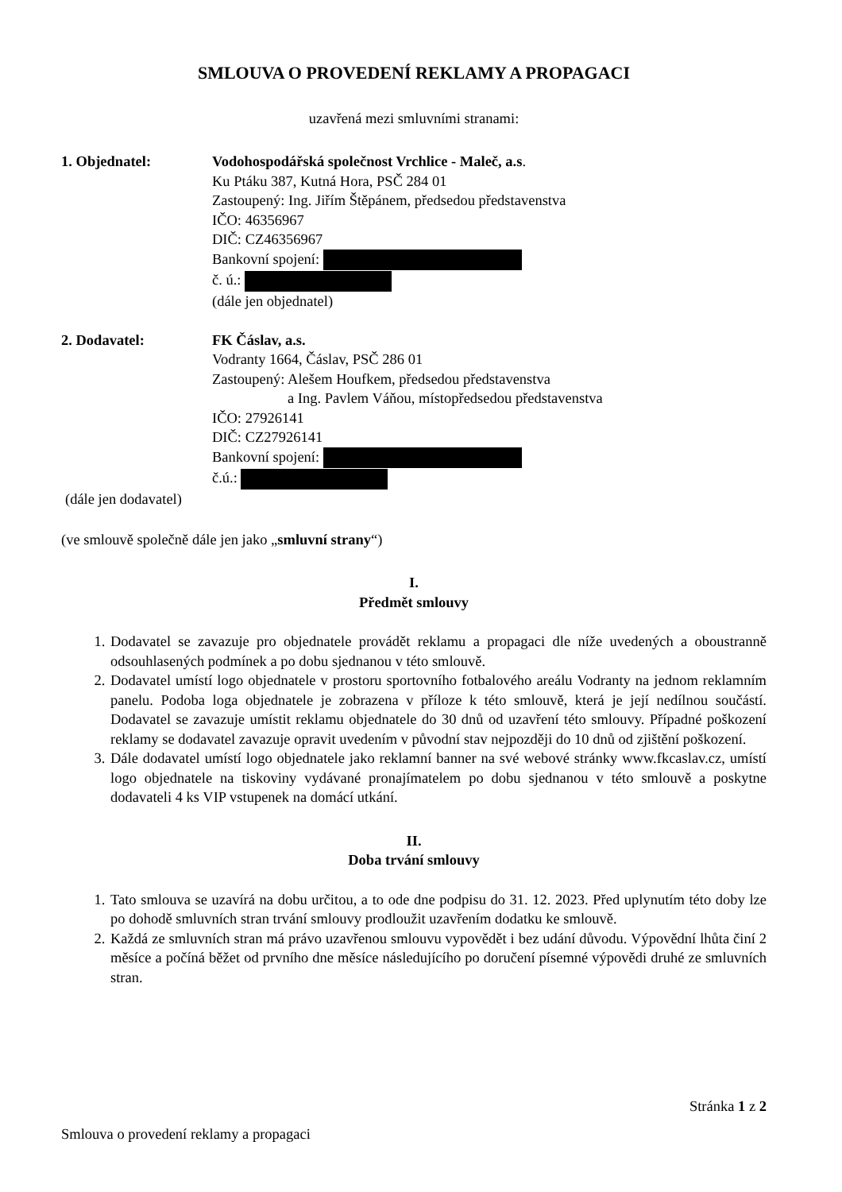SMLOUVA O PROVEDENÍ REKLAMY A PROPAGACI
uzavřená mezi smluvními stranami:
1. Objednatel: Vodohospodářská společnost Vrchlice - Maleč, a.s.
Ku Ptáku 387, Kutná Hora, PSČ 284 01
Zastoupený: Ing. Jiřím Štěpánem, předsedou představenstva
IČO: 46356967
DIČ: CZ46356967
Bankovní spojení:
č. ú.:
(dále jen objednatel)
2. Dodavatel: FK Čáslav, a.s.
Vodranty 1664, Čáslav, PSČ 286 01
Zastoupený: Alešem Houfkem, předsedou představenstva
a Ing. Pavlem Váňou, místopředsedou představenstva
IČO: 27926141
DIČ: CZ27926141
Bankovní spojení:
č.ú.:
(dále jen dodavatel)
(ve smlouvě společně dále jen jako „smluvní strany“)
I.
Předmět smlouvy
1. Dodavatel se zavazuje pro objednatele provádět reklamu a propagaci dle níže uvedených a oboustranně odsouhlasených podmínek a po dobu sjednanou v této smlouvě.
2. Dodavatel umístí logo objednatele v prostoru sportovního fotbalového areálu Vodranty na jednom reklamním panelu. Podoba loga objednatele je zobrazena v příloze k této smlouvě, která je její nedílnou součástí. Dodavatel se zavazuje umístit reklamu objednatele do 30 dnů od uzavření této smlouvy. Případné poškození reklamy se dodavatel zavazuje opravit uvedením v původní stav nejpozději do 10 dnů od zjištění poškození.
3. Dále dodavatel umístí logo objednatele jako reklamní banner na své webové stránky www.fkcaslav.cz, umístí logo objednatele na tiskoviny vydávané pronajímatelem po dobu sjednanou v této smlouvě a poskytne dodavateli 4 ks VIP vstupenek na domácí utkání.
II.
Doba trvání smlouvy
1. Tato smlouva se uzavírá na dobu určitou, a to ode dne podpisu do 31. 12. 2023. Před uplynutím této doby lze po dohodě smluvních stran trvání smlouvy prodloužit uzavřením dodatku ke smlouvě.
2. Každá ze smluvních stran má právo uzavřenou smlouvu vypovědět i bez udání důvodu. Výpovědní lhůta činí 2 měsíce a počíná běžet od prvního dne měsíce následujícího po doručení písemné výpovědi druhé ze smluvních stran.
Stránka 1 z 2
Smlouva o provedení reklamy a propagaci